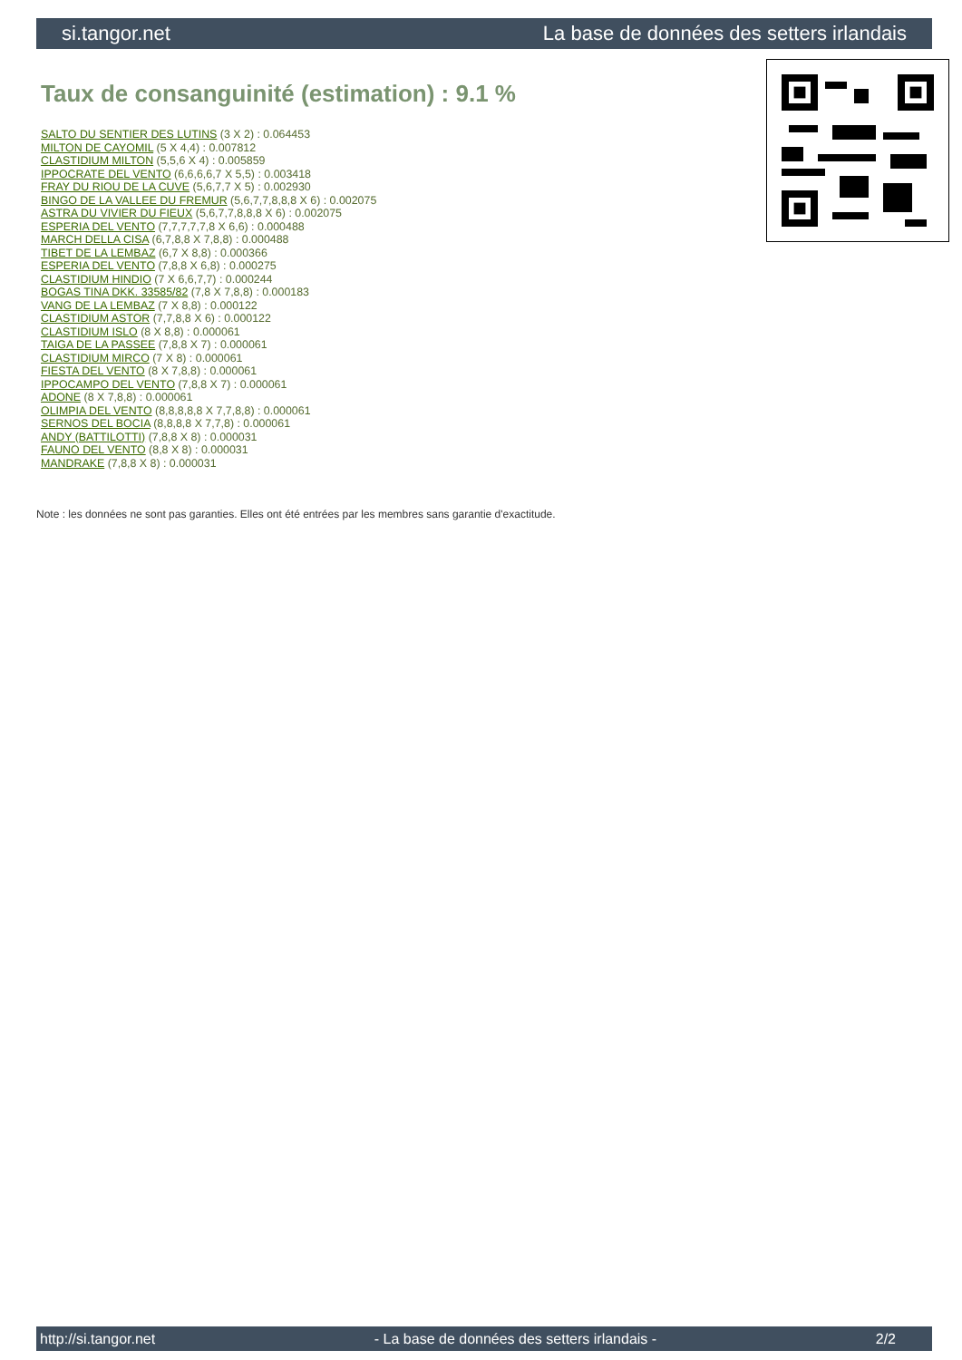si.tangor.net La base de données des setters irlandais
Taux de consanguinité (estimation) : 9.1 %
SALTO DU SENTIER DES LUTINS (3 X 2) : 0.064453
MILTON DE CAYOMIL (5 X 4,4) : 0.007812
CLASTIDIUM MILTON (5,5,6 X 4) : 0.005859
IPPOCRATE DEL VENTO (6,6,6,6,7 X 5,5) : 0.003418
FRAY DU RIOU DE LA CUVE (5,6,7,7 X 5) : 0.002930
BINGO DE LA VALLEE DU FREMUR (5,6,7,7,8,8,8 X 6) : 0.002075
ASTRA DU VIVIER DU FIEUX (5,6,7,7,8,8,8 X 6) : 0.002075
ESPERIA DEL VENTO (7,7,7,7,7,8 X 6,6) : 0.000488
MARCH DELLA CISA (6,7,8,8 X 7,8,8) : 0.000488
TIBET DE LA LEMBAZ (6,7 X 8,8) : 0.000366
ESPERIA DEL VENTO (7,8,8 X 6,8) : 0.000275
CLASTIDIUM HINDIO (7 X 6,6,7,7) : 0.000244
BOGAS TINA DKK. 33585/82 (7,8 X 7,8,8) : 0.000183
VANG DE LA LEMBAZ (7 X 8,8) : 0.000122
CLASTIDIUM ASTOR (7,7,8,8 X 6) : 0.000122
CLASTIDIUM ISLO (8 X 8,8) : 0.000061
TAIGA DE LA PASSEE (7,8,8 X 7) : 0.000061
CLASTIDIUM MIRCO (7 X 8) : 0.000061
FIESTA DEL VENTO (8 X 7,8,8) : 0.000061
IPPOCAMPO DEL VENTO (7,8,8 X 7) : 0.000061
ADONE (8 X 7,8,8) : 0.000061
OLIMPIA DEL VENTO (8,8,8,8,8 X 7,7,8,8) : 0.000061
SERNOS DEL BOCIA (8,8,8,8 X 7,7,8) : 0.000061
ANDY (BATTILOTTI) (7,8,8 X 8) : 0.000031
FAUNO DEL VENTO (8,8 X 8) : 0.000031
MANDRAKE (7,8,8 X 8) : 0.000031
Note : les données ne sont pas garanties. Elles ont été entrées par les membres sans garantie d'exactitude.
http://si.tangor.net - La base de données des setters irlandais - 2/2